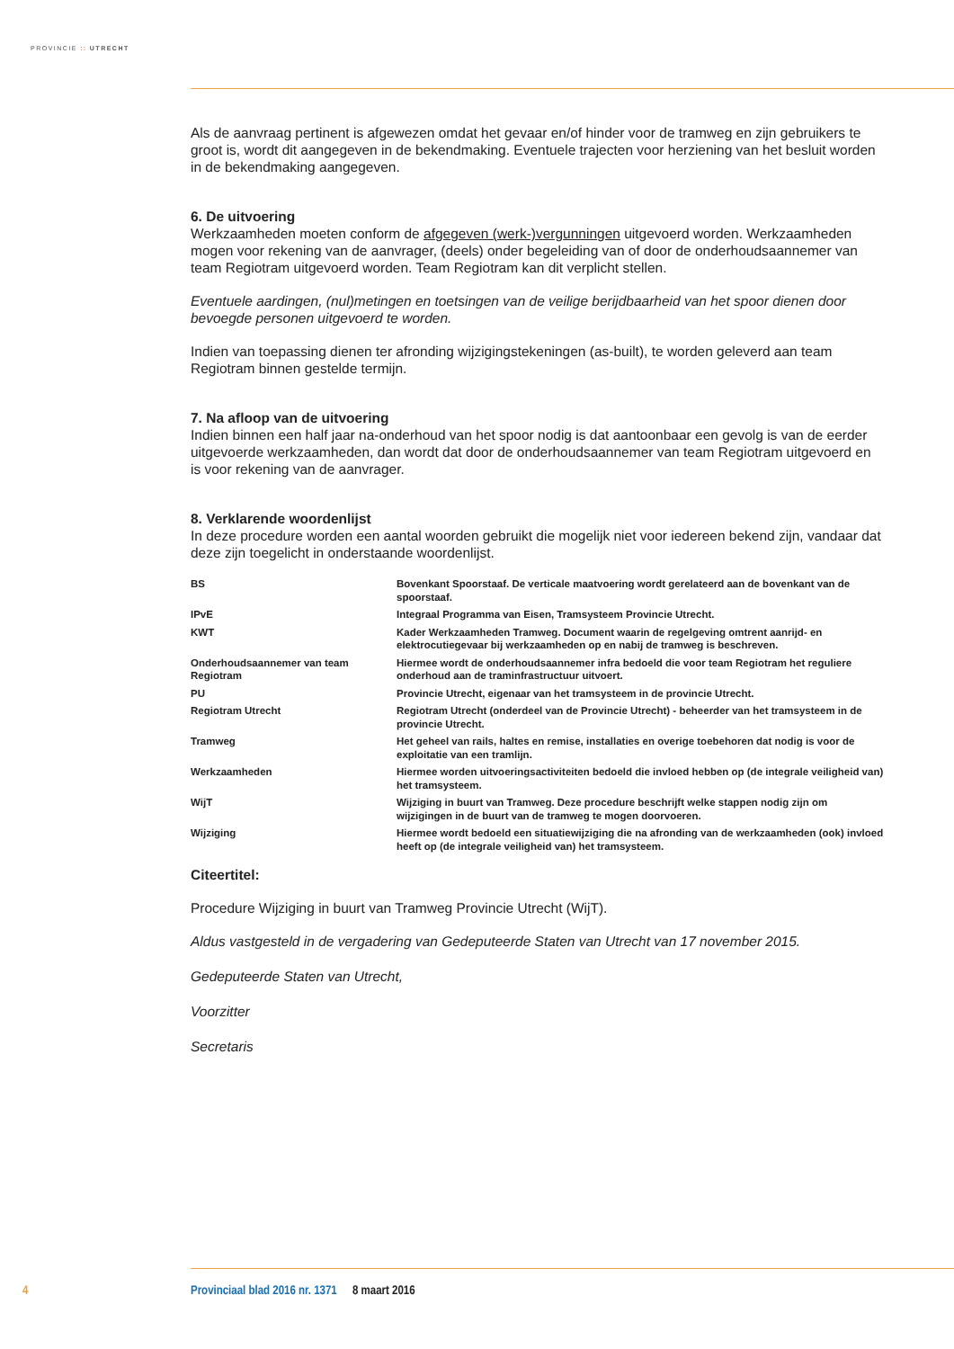PROVINCIE :: UTRECHT
Als de aanvraag pertinent is afgewezen omdat het gevaar en/of hinder voor de tramweg en zijn gebruikers te groot is, wordt dit aangegeven in de bekendmaking. Eventuele trajecten voor herziening van het besluit worden in de bekendmaking aangegeven.
6. De uitvoering
Werkzaamheden moeten conform de afgegeven (werk-)vergunningen uitgevoerd worden. Werkzaamheden mogen voor rekening van de aanvrager, (deels) onder begeleiding van of door de onderhoudsaannemer van team Regiotram uitgevoerd worden. Team Regiotram kan dit verplicht stellen.
Eventuele aardingen, (nul)metingen en toetsingen van de veilige berijdbaarheid van het spoor dienen door bevoegde personen uitgevoerd te worden.
Indien van toepassing dienen ter afronding wijzigingstekeningen (as-built), te worden geleverd aan team Regiotram binnen gestelde termijn.
7. Na afloop van de uitvoering
Indien binnen een half jaar na-onderhoud van het spoor nodig is dat aantoonbaar een gevolg is van de eerder uitgevoerde werkzaamheden, dan wordt dat door de onderhoudsaannemer van team Regiotram uitgevoerd en is voor rekening van de aanvrager.
8. Verklarende woordenlijst
In deze procedure worden een aantal woorden gebruikt die mogelijk niet voor iedereen bekend zijn, vandaar dat deze zijn toegelicht in onderstaande woordenlijst.
| BS | Bovenkant Spoorstaaf. De verticale maatvoering wordt gerelateerd aan de bovenkant van de spoorstaaf. |
| IPvE | Integraal Programma van Eisen, Tramsysteem Provincie Utrecht. |
| KWT | Kader Werkzaamheden Tramweg. Document waarin de regelgeving omtrent aanrijd- en elektrocutiegevaar bij werkzaamheden op en nabij de tramweg is beschreven. |
| Onderhoudsaannemer van team Regiotram | Hiermee wordt de onderhoudsaannemer infra bedoeld die voor team Regiotram het reguliere onderhoud aan de traminfrastructuur uitvoert. |
| PU | Provincie Utrecht, eigenaar van het tramsysteem in de provincie Utrecht. |
| Regiotram Utrecht | Regiotram Utrecht (onderdeel van de Provincie Utrecht) - beheerder van het tramsysteem in de provincie Utrecht. |
| Tramweg | Het geheel van rails, haltes en remise, installaties en overige toebehoren dat nodig is voor de exploitatie van een tramlijn. |
| Werkzaamheden | Hiermee worden uitvoeringsactiviteiten bedoeld die invloed hebben op (de integrale veiligheid van) het tramsysteem. |
| WijT | Wijziging in buurt van Tramweg. Deze procedure beschrijft welke stappen nodig zijn om wijzigingen in de buurt van de tramweg te mogen doorvoeren. |
| Wijziging | Hiermee wordt bedoeld een situatiewijziging die na afronding van de werkzaamheden (ook) invloed heeft op (de integrale veiligheid van) het tramsysteem. |
Citeertitel:
Procedure Wijziging in buurt van Tramweg Provincie Utrecht (WijT).
Aldus vastgesteld in de vergadering van Gedeputeerde Staten van Utrecht van 17 november 2015.
Gedeputeerde Staten van Utrecht,
Voorzitter
Secretaris
4 Provinciaal blad 2016 nr. 1371 8 maart 2016